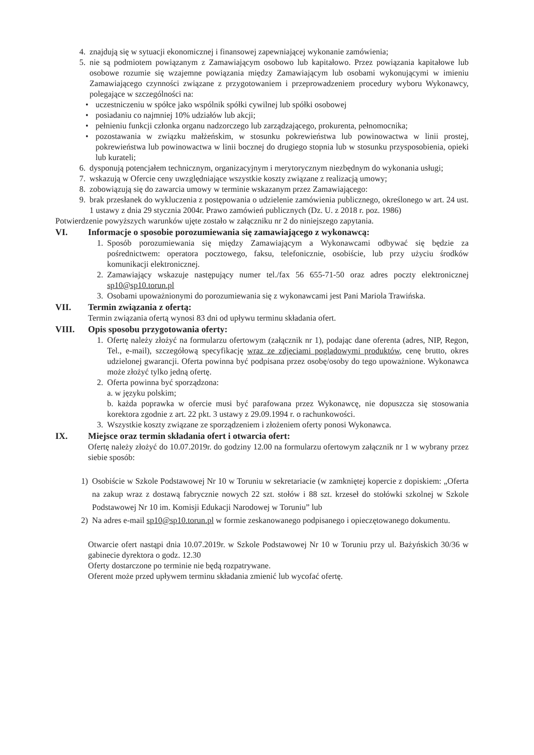4. znajdują się w sytuacji ekonomicznej i finansowej zapewniającej wykonanie zamówienia;
5. nie są podmiotem powiązanym z Zamawiającym osobowo lub kapitałowo. Przez powiązania kapitałowe lub osobowe rozumie się wzajemne powiązania między Zamawiającym lub osobami wykonującymi w imieniu Zamawiającego czynności związane z przygotowaniem i przeprowadzeniem procedury wyboru Wykonawcy, polegające w szczególności na:
• uczestniczeniu w spółce jako wspólnik spółki cywilnej lub spółki osobowej
• posiadaniu co najmniej 10% udziałów lub akcji;
• pełnieniu funkcji członka organu nadzorczego lub zarządzającego, prokurenta, pełnomocnika;
• pozostawania w związku małżeńskim, w stosunku pokrewieństwa lub powinowactwa w linii prostej, pokrewieństwa lub powinowactwa w linii bocznej do drugiego stopnia lub w stosunku przysposobienia, opieki lub kurateli;
6. dysponują potencjałem technicznym, organizacyjnym i merytorycznym niezbędnym do wykonania usługi;
7. wskazują w Ofercie ceny uwzględniające wszystkie koszty związane z realizacją umowy;
8. zobowiązują się do zawarcia umowy w terminie wskazanym przez Zamawiającego:
9. brak przesłanek do wykluczenia z postępowania o udzielenie zamówienia publicznego, określonego w art. 24 ust. 1 ustawy z dnia 29 stycznia 2004r. Prawo zamówień publicznych (Dz. U. z 2018 r. poz. 1986)
Potwierdzenie powyższych warunków ujęte zostało w załączniku nr 2 do niniejszego zapytania.
VI. Informacje o sposobie porozumiewania się zamawiającego z wykonawcą:
1. Sposób porozumiewania się między Zamawiającym a Wykonawcami odbywać się będzie za pośrednictwem: operatora pocztowego, faksu, telefonicznie, osobiście, lub przy użyciu środków komunikacji elektronicznej.
2. Zamawiający wskazuje następujący numer tel./fax 56 655-71-50 oraz adres poczty elektronicznej sp10@sp10.torun.pl
3. Osobami upoważnionymi do porozumiewania się z wykonawcami jest Pani Mariola Trawińska.
VII. Termin związania z ofertą:
Termin związania ofertą wynosi 83 dni od upływu terminu składania ofert.
VIII. Opis sposobu przygotowania oferty:
1. Ofertę należy złożyć na formularzu ofertowym (załącznik nr 1), podając dane oferenta (adres, NIP, Regon, Tel., e-mail), szczegółową specyfikację wraz ze zdjęciami poglądowymi produktów, cenę brutto, okres udzielonej gwarancji. Oferta powinna być podpisana przez osobę/osoby do tego upoważnione. Wykonawca może złożyć tylko jedną ofertę.
2. Oferta powinna być sporządzona:
a. w języku polskim;
b. każda poprawka w ofercie musi być parafowana przez Wykonawcę, nie dopuszcza się stosowania korektora zgodnie z art. 22 pkt. 3 ustawy z 29.09.1994 r. o rachunkowości.
3. Wszystkie koszty związane ze sporządzeniem i złożeniem oferty ponosi Wykonawca.
IX. Miejsce oraz termin składania ofert i otwarcia ofert:
Ofertę należy złożyć do 10.07.2019r. do godziny 12.00 na formularzu ofertowym załącznik nr 1 w wybrany przez siebie sposób:
1) Osobiście w Szkole Podstawowej Nr 10 w Toruniu w sekretariacie (w zamkniętej kopercie z dopiskiem: „Oferta na zakup wraz z dostawą fabrycznie nowych 22 szt. stołów i 88 szt. krzeseł do stołówki szkolnej w Szkole Podstawowej Nr 10 im. Komisji Edukacji Narodowej w Toruniu” lub
2) Na adres e-mail sp10@sp10.torun.pl w formie zeskanowanego podpisanego i opieczętowanego dokumentu.
Otwarcie ofert nastąpi dnia 10.07.2019r. w Szkole Podstawowej Nr 10 w Toruniu przy ul. Bażyńskich 30/36 w gabinecie dyrektora o godz. 12.30
Oferty dostarczone po terminie nie będą rozpatrywane.
Oferent może przed upływem terminu składania zmienić lub wycofać ofertę.